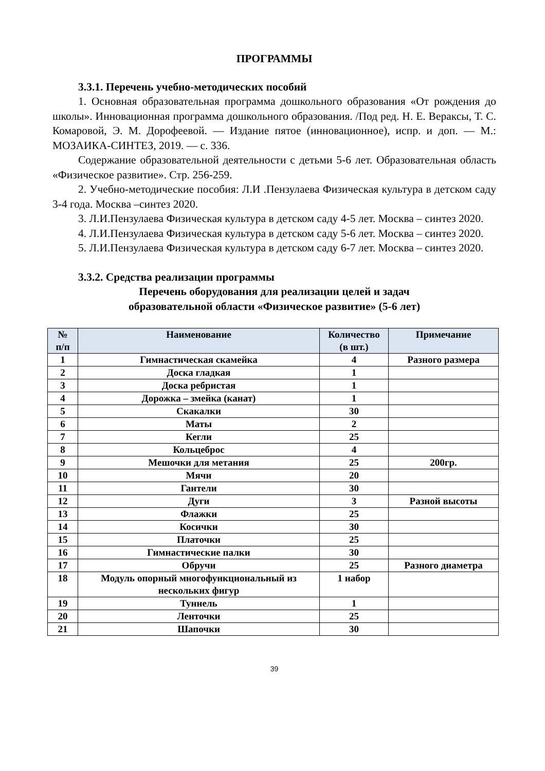ПРОГРАММЫ
3.3.1. Перечень учебно-методических пособий
1. Основная образовательная программа дошкольного образования «От рождения до школы». Инновационная программа дошкольного образования. /Под ред. Н. Е. Вераксы, Т. С. Комаровой, Э. М. Дорофеевой. — Издание пятое (инновационное), испр. и доп. — М.: МОЗАИКА-СИНТЕЗ, 2019. — с. 336.
Содержание образовательной деятельности с детьми 5-6 лет. Образовательная область «Физическое развитие». Стр. 256-259.
2. Учебно-методические пособия: Л.И .Пензулаева Физическая культура в детском саду 3-4 года. Москва –синтез 2020.
3. Л.И.Пензулаева Физическая культура в детском саду 4-5 лет. Москва – синтез 2020.
4. Л.И.Пензулаева Физическая культура в детском саду 5-6 лет. Москва – синтез 2020.
5. Л.И.Пензулаева Физическая культура в детском саду 6-7 лет. Москва – синтез 2020.
3.3.2. Средства реализации программы
Перечень оборудования для реализации целей и задач
образовательной области «Физическое развитие» (5-6 лет)
| № п/п | Наименование | Количество (в шт.) | Примечание |
| --- | --- | --- | --- |
| 1 | Гимнастическая скамейка | 4 | Разного размера |
| 2 | Доска гладкая | 1 | |
| 3 | Доска ребристая | 1 | |
| 4 | Дорожка – змейка (канат) | 1 | |
| 5 | Скакалки | 30 | |
| 6 | Маты | 2 | |
| 7 | Кегли | 25 | |
| 8 | Кольцеброс | 4 | |
| 9 | Мешочки для метания | 25 | 200гр. |
| 10 | Мячи | 20 | |
| 11 | Гантели | 30 | |
| 12 | Дуги | 3 | Разной высоты |
| 13 | Флажки | 25 | |
| 14 | Косички | 30 | |
| 15 | Платочки | 25 | |
| 16 | Гимнастические палки | 30 | |
| 17 | Обручи | 25 | Разного диаметра |
| 18 | Модуль опорный многофункциональный из нескольких фигур | 1 набор | |
| 19 | Туннель | 1 | |
| 20 | Ленточки | 25 | |
| 21 | Шапочки | 30 | |
39